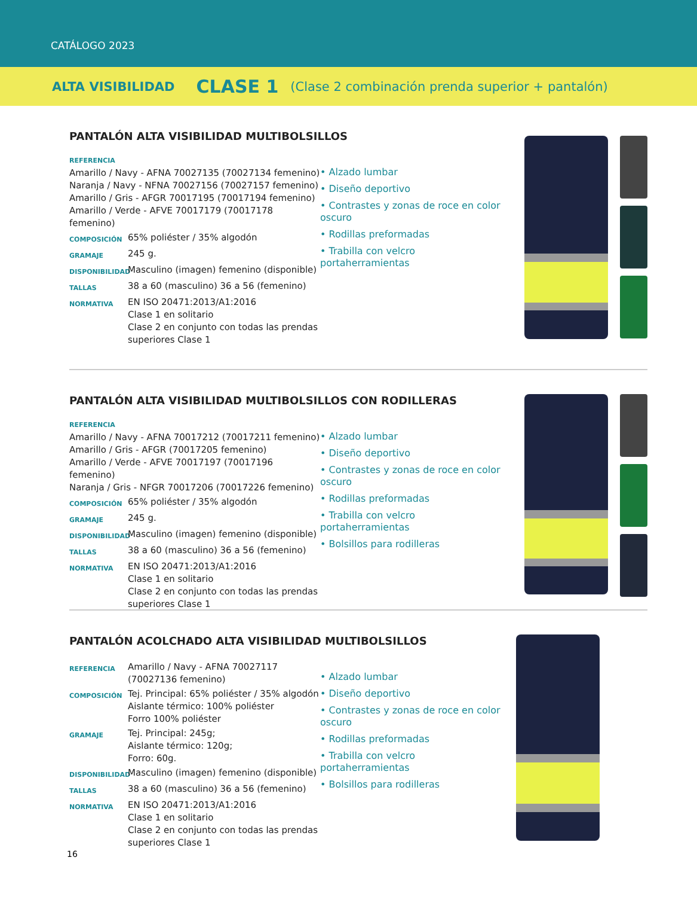CATÁLOGO 2023
ALTA VISIBILIDAD CLASE 1 (Clase 2 combinación prenda superior + pantalón)
PANTALÓN ALTA VISIBILIDAD MULTIBOLSILLOS
REFERENCIA
Amarillo / Navy - AFNA 70027135 (70027134 femenino)
Naranja / Navy - NFNA 70027156 (70027157 femenino)
Amarillo / Gris - AFGR 70017195 (70017194 femenino)
Amarillo / Verde - AFVE 70017179 (70017178 femenino)
COMPOSICIÓN 65% poliéster / 35% algodón
GRAMAJE 245 g.
DISPONIBILIDAD Masculino (imagen) femenino (disponible)
TALLAS 38 a 60 (masculino) 36 a 56 (femenino)
NORMATIVA EN ISO 20471:2013/A1:2016
Clase 1 en solitario
Clase 2 en conjunto con todas las prendas superiores Clase 1
• Alzado lumbar
• Diseño deportivo
• Contrastes y zonas de roce en color oscuro
• Rodillas preformadas
• Trabilla con velcro portaherramientas
PANTALÓN ALTA VISIBILIDAD MULTIBOLSILLOS CON RODILLERAS
REFERENCIA
Amarillo / Navy - AFNA 70017212 (70017211 femenino)
Amarillo / Gris - AFGR (70017205 femenino)
Amarillo / Verde - AFVE 70017197 (70017196 femenino)
Naranja / Gris - NFGR 70017206 (70017226 femenino)
COMPOSICIÓN 65% poliéster / 35% algodón
GRAMAJE 245 g.
DISPONIBILIDAD Masculino (imagen) femenino (disponible)
TALLAS 38 a 60 (masculino) 36 a 56 (femenino)
NORMATIVA EN ISO 20471:2013/A1:2016
Clase 1 en solitario
Clase 2 en conjunto con todas las prendas superiores Clase 1
• Alzado lumbar
• Diseño deportivo
• Contrastes y zonas de roce en color oscuro
• Rodillas preformadas
• Trabilla con velcro portaherramientas
• Bolsillos para rodilleras
PANTALÓN ACOLCHADO ALTA VISIBILIDAD MULTIBOLSILLOS
REFERENCIA Amarillo / Navy - AFNA 70027117
(70027136 femenino)
COMPOSICIÓN Tej. Principal: 65% poliéster / 35% algodón
Aislante térmico: 100% poliéster
Forro 100% poliéster
GRAMAJE Tej. Principal: 245g;
Aislante térmico: 120g;
Forro: 60g.
DISPONIBILIDAD Masculino (imagen) femenino (disponible)
TALLAS 38 a 60 (masculino) 36 a 56 (femenino)
NORMATIVA EN ISO 20471:2013/A1:2016
Clase 1 en solitario
Clase 2 en conjunto con todas las prendas superiores Clase 1
• Alzado lumbar
• Diseño deportivo
• Contrastes y zonas de roce en color oscuro
• Rodillas preformadas
• Trabilla con velcro portaherramientas
• Bolsillos para rodilleras
16